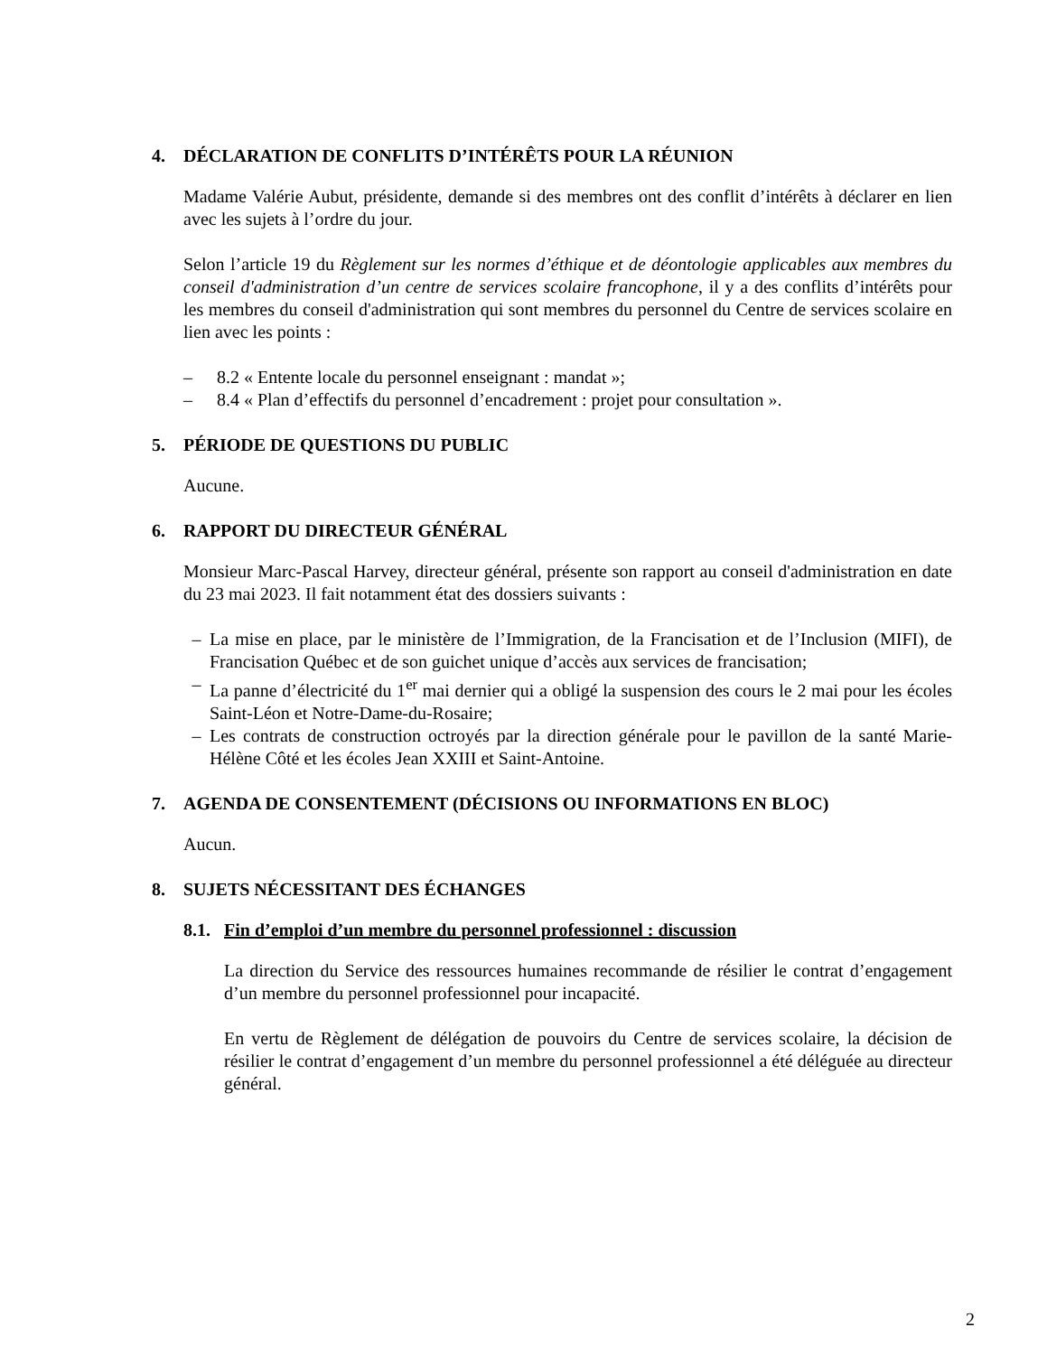4. DÉCLARATION DE CONFLITS D’INTÉRÊTS POUR LA RÉUNION
Madame Valérie Aubut, présidente, demande si des membres ont des conflit d’intérêts à déclarer en lien avec les sujets à l’ordre du jour.
Selon l’article 19 du Règlement sur les normes d’éthique et de déontologie applicables aux membres du conseil d'administration d’un centre de services scolaire francophone, il y a des conflits d’intérêts pour les membres du conseil d'administration qui sont membres du personnel du Centre de services scolaire en lien avec les points :
– 8.2 « Entente locale du personnel enseignant : mandat »;
– 8.4 « Plan d’effectifs du personnel d’encadrement : projet pour consultation ».
5. PÉRIODE DE QUESTIONS DU PUBLIC
Aucune.
6. RAPPORT DU DIRECTEUR GÉNÉRAL
Monsieur Marc-Pascal Harvey, directeur général, présente son rapport au conseil d'administration en date du 23 mai 2023. Il fait notamment état des dossiers suivants :
– La mise en place, par le ministère de l’Immigration, de la Francisation et de l’Inclusion (MIFI), de Francisation Québec et de son guichet unique d’accès aux services de francisation;
– La panne d’électricité du 1<sup>er</sup> mai dernier qui a obligé la suspension des cours le 2 mai pour les écoles Saint-Léon et Notre-Dame-du-Rosaire;
– Les contrats de construction octroyés par la direction générale pour le pavillon de la santé Marie-Hélène Côté et les écoles Jean XXIII et Saint-Antoine.
7. AGENDA DE CONSENTEMENT (DÉCISIONS OU INFORMATIONS EN BLOC)
Aucun.
8. SUJETS NÉCESSITANT DES ÉCHANGES
8.1. Fin d’emploi d’un membre du personnel professionnel : discussion
La direction du Service des ressources humaines recommande de résilier le contrat d’engagement d’un membre du personnel professionnel pour incapacité.
En vertu de Règlement de délégation de pouvoirs du Centre de services scolaire, la décision de résilier le contrat d’engagement d’un membre du personnel professionnel a été déléguée au directeur général.
2